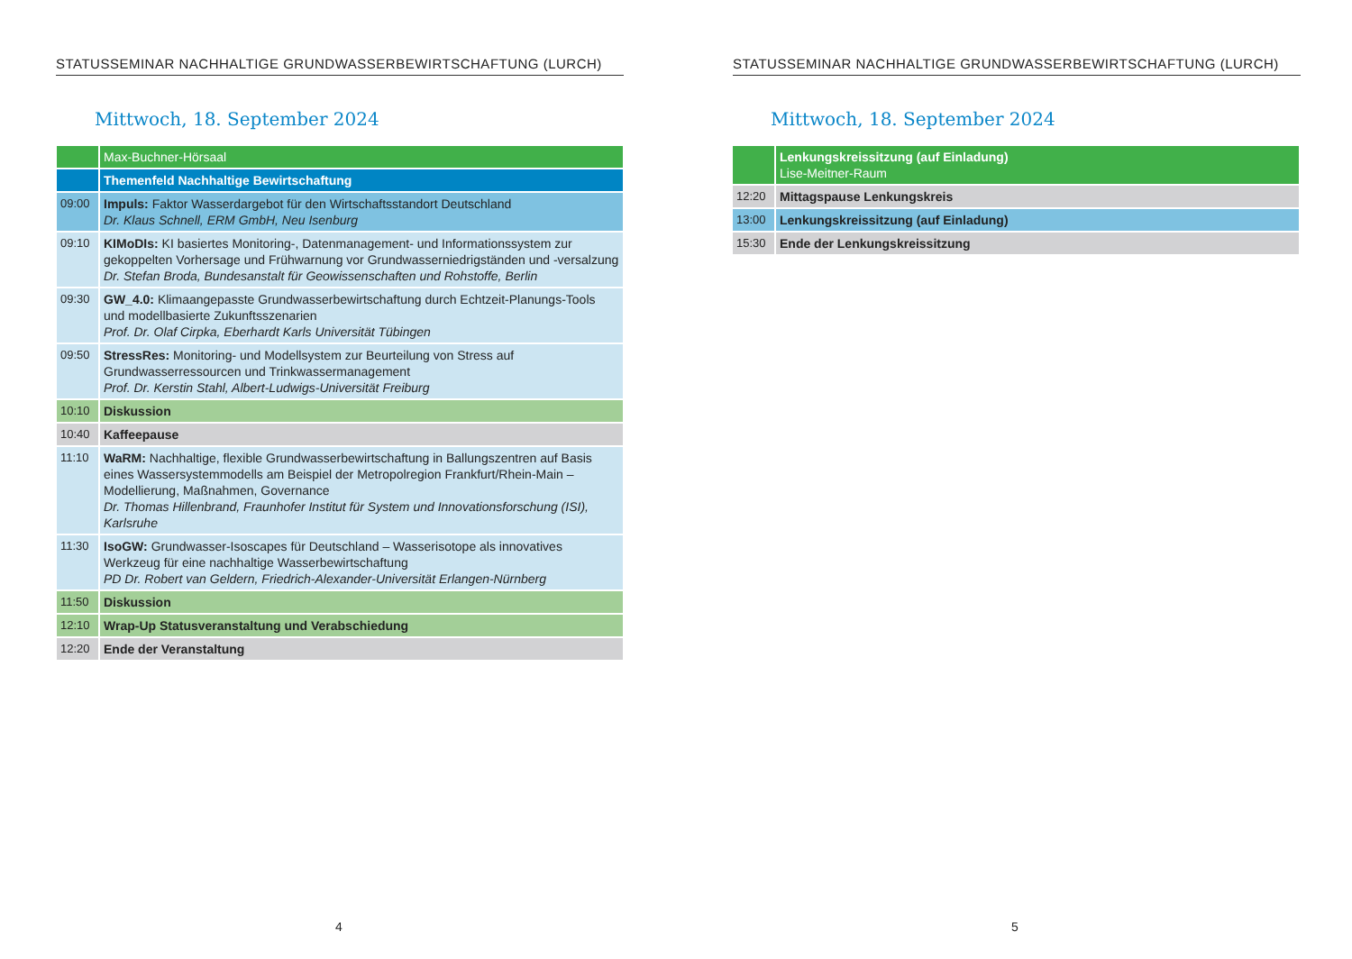STATUSSEMINAR NACHHALTIGE GRUNDWASSERBEWIRTSCHAFTUNG (LURCH)
Mittwoch, 18. September 2024
| | Max-Buchner-Hörsaal |
| | Themenfeld Nachhaltige Bewirtschaftung |
| 09:00 | Impuls: Faktor Wasserdargebot für den Wirtschaftsstandort Deutschland Dr. Klaus Schnell, ERM GmbH, Neu Isenburg |
| 09:10 | KIMoDIs: KI basiertes Monitoring-, Datenmanagement- und Informationssystem zur gekoppelten Vorhersage und Frühwarnung vor Grundwasserniedrigständen und -versalzung Dr. Stefan Broda, Bundesanstalt für Geowissenschaften und Rohstoffe, Berlin |
| 09:30 | GW_4.0: Klimaangepasste Grundwasserbewirtschaftung durch Echtzeit-Planungs-Tools und modellbasierte Zukunftsszenarien Prof. Dr. Olaf Cirpka, Eberhardt Karls Universität Tübingen |
| 09:50 | StressRes: Monitoring- und Modellsystem zur Beurteilung von Stress auf Grundwasserressourcen und Trinkwassermanagement Prof. Dr. Kerstin Stahl, Albert-Ludwigs-Universität Freiburg |
| 10:10 | Diskussion |
| 10:40 | Kaffeepause |
| 11:10 | WaRM: Nachhaltige, flexible Grundwasserbewirtschaftung in Ballungszentren auf Basis eines Wassersystemmodells am Beispiel der Metropolregion Frankfurt/Rhein-Main – Modellierung, Maßnahmen, Governance Dr. Thomas Hillenbrand, Fraunhofer Institut für System und Innovationsforschung (ISI), Karlsruhe |
| 11:30 | IsoGW: Grundwasser-Isoscapes für Deutschland – Wasserisotope als innovatives Werkzeug für eine nachhaltige Wasserbewirtschaftung PD Dr. Robert van Geldern, Friedrich-Alexander-Universität Erlangen-Nürnberg |
| 11:50 | Diskussion |
| 12:10 | Wrap-Up Statusveranstaltung und Verabschiedung |
| 12:20 | Ende der Veranstaltung |
4
STATUSSEMINAR NACHHALTIGE GRUNDWASSERBEWIRTSCHAFTUNG (LURCH)
Mittwoch, 18. September 2024
| | Lenkungskreissitzung (auf Einladung) Lise-Meitner-Raum |
| 12:20 | Mittagspause Lenkungskreis |
| 13:00 | Lenkungskreissitzung (auf Einladung) |
| 15:30 | Ende der Lenkungskreissitzung |
5